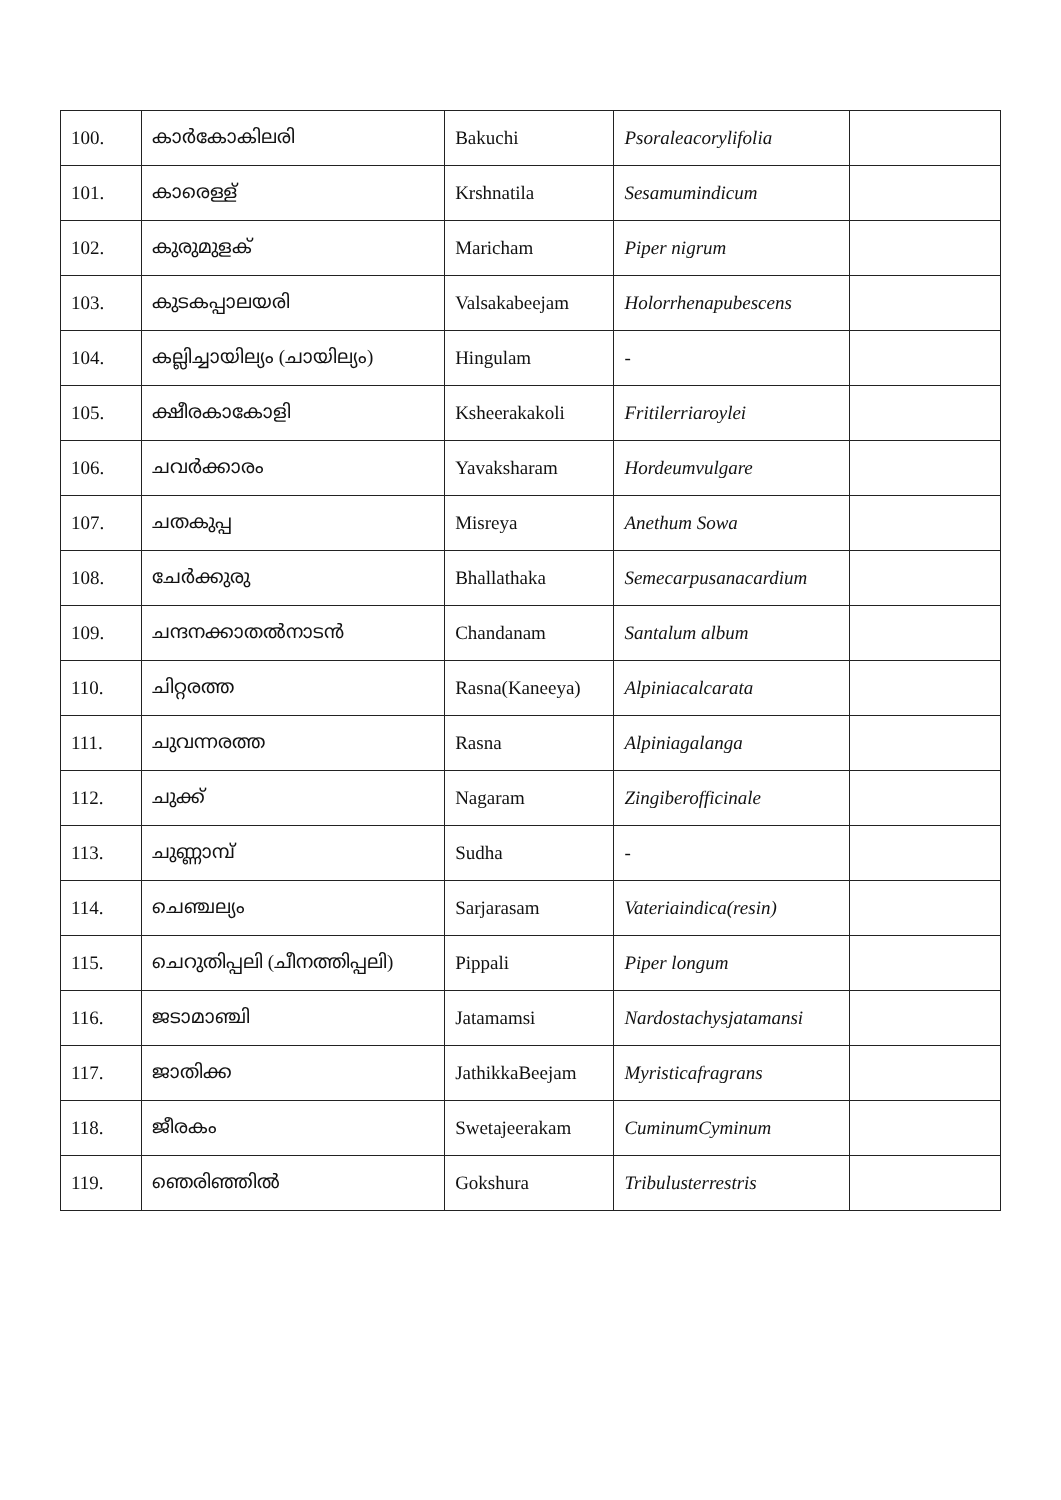| 100. | കാർകോകിലരി | Bakuchi | Psoraleacorylifolia | |
| 101. | കാരെള്ള് | Krshnatila | Sesamumindicum | |
| 102. | കുരുമുളക് | Maricham | Piper nigrum | |
| 103. | കുടകപ്പാലയരി | Valsakabeejam | Holorrhenapubescens | |
| 104. | കല്ലിച്ചായില്യം (ചായില്യം) | Hingulam | - | |
| 105. | ക്ഷീരകാകോളി | Ksheerakakoli | Fritilerriaroylei | |
| 106. | ചവർക്കാരം | Yavaksharam | Hordeumvulgare | |
| 107. | ചതകുപ്പ | Misreya | Anethum Sowa | |
| 108. | ചേർക്കുരു | Bhallathaka | Semecarpusanacardium | |
| 109. | ചന്ദനക്കാതൽനാടൻ | Chandanam | Santalum album | |
| 110. | ചിറ്റരത്ത | Rasna(Kaneeya) | Alpiniacalcarata | |
| 111. | ചുവന്നരത്ത | Rasna | Alpiniagalanga | |
| 112. | ചുക്ക് | Nagaram | Zingiberofficinale | |
| 113. | ചുണ്ണാമ്പ് | Sudha | - | |
| 114. | ചെഞ്ചല്യം | Sarjarasam | Vateriaindica(resin) | |
| 115. | ചെറുതിപ്പലി (ചീനത്തിപ്പലി) | Pippali | Piper longum | |
| 116. | ജടാമാഞ്ചി | Jatamamsi | Nardostachysjatamansi | |
| 117. | ജാതിക്ക | JathikkaBeejam | Myristicafragrans | |
| 118. | ജീരകം | Swetajeerakam | CuminumCyminum | |
| 119. | ഞെരിഞ്ഞിൽ | Gokshura | Tribulusterrestris | |